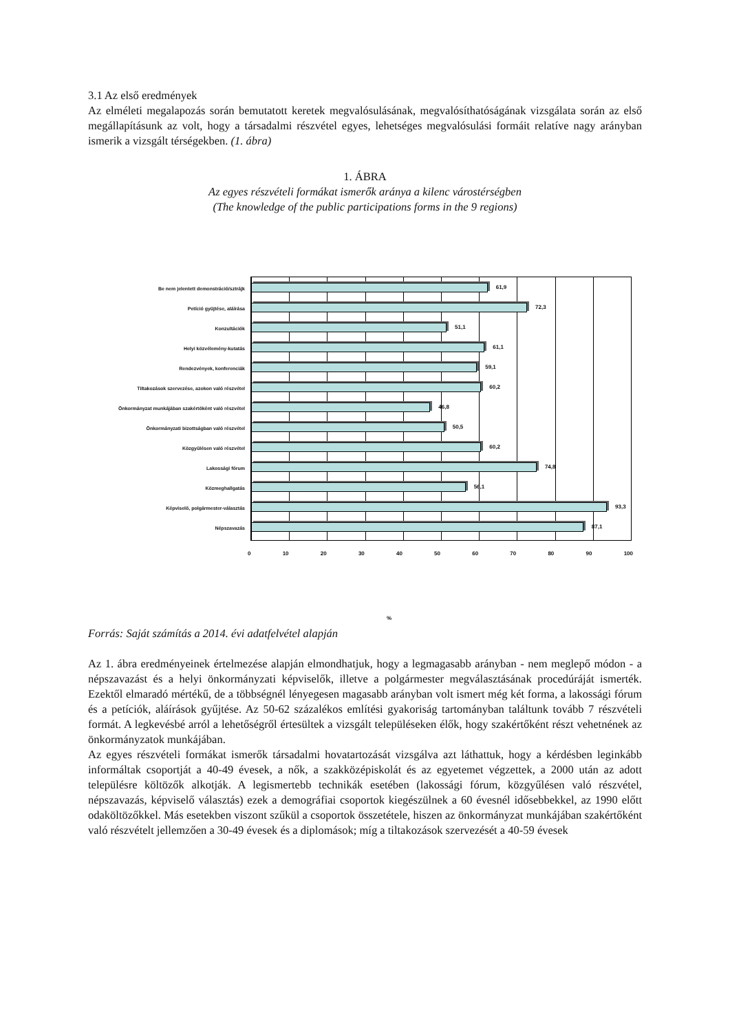3.1 Az első eredmények
Az elméleti megalapozás során bemutatott keretek megvalósulásának, megvalósíthatóságának vizsgálata során az első megállapításunk az volt, hogy a társadalmi részvétel egyes, lehetséges megvalósulási formáit relatíve nagy arányban ismerik a vizsgált térségekben. (1. ábra)
1. ÁBRA
Az egyes részvételi formákat ismerők aránya a kilenc várostérségben
(The knowledge of the public participations forms in the 9 regions)
Be nem jelentett demonstráció/sztrájk
Petíció gyűjtése, aláírása
Konzultációk
Helyi közvélemény-kutatás
Rendezvények, konferenciák
Tiltakozások szervezése, azokon való részvétel
Önkormányzat munkájában szakértőként való részvétel
Önkormányzati bizottságban való részvétel
Közgyűlésen való részvétel
Lakossági fórum
Közmeghallgatás
Képviselő, polgármester-választás
Népszavazás
61,9
72,3
51,1
61,1
59,1
60,2
46,8
50,5
60,2
74,8
56,1
93,3
87,1
0 10 20 30 40 50 60 70 80 90 100
%
Forrás: Saját számítás a 2014. évi adatfelvétel alapján
Az 1. ábra eredményeinek értelmezése alapján elmondhatjuk, hogy a legmagasabb arányban - nem meglepő módon - a népszavazást és a helyi önkormányzati képviselők, illetve a polgármester megválasztásának procedúráját ismerték. Ezektől elmaradó mértékű, de a többségnél lényegesen magasabb arányban volt ismert még két forma, a lakossági fórum és a petíciók, aláírások gyűjtése. Az 50-62 százalékos említési gyakoriság tartományban találtunk tovább 7 részvételi formát. A legkevésbé arról a lehetőségről értesültek a vizsgált településeken élők, hogy szakértőként részt vehetnének az önkormányzatok munkájában.
Az egyes részvételi formákat ismerők társadalmi hovatartozását vizsgálva azt láthattuk, hogy a kérdésben leginkább informáltak csoportját a 40-49 évesek, a nők, a szakközépiskolát és az egyetemet végzettek, a 2000 után az adott településre költözők alkotják. A legismertebb technikák esetében (lakossági fórum, közgyűlésen való részvétel, népszavazás, képviselő választás) ezek a demográfiai csoportok kiegészülnek a 60 évesnél idősebbekkel, az 1990 előtt odaköltözőkkel. Más esetekben viszont szűkül a csoportok összetétele, hiszen az önkormányzat munkájában szakértőként való részvételt jellemzően a 30-49 évesek és a diplomások; míg a tiltakozások szervezését a 40-59 évesek